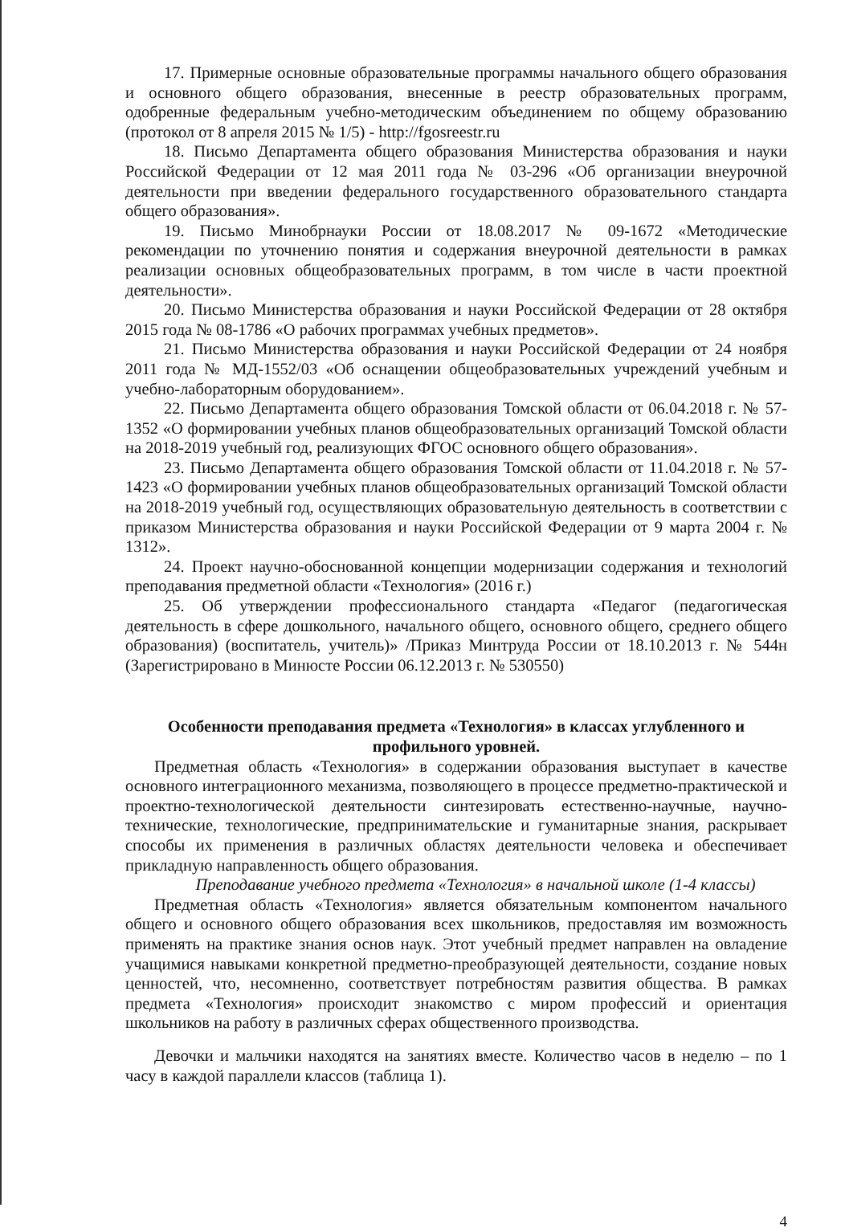17. Примерные основные образовательные программы начального общего образования и основного общего образования, внесенные в реестр образовательных программ, одобренные федеральным учебно-методическим объединением по общему образованию (протокол от 8 апреля 2015 № 1/5) - http://fgosreestr.ru
18. Письмо Департамента общего образования Министерства образования и науки Российской Федерации от 12 мая 2011 года № 03-296 «Об организации внеурочной деятельности при введении федерального государственного образовательного стандарта общего образования».
19. Письмо Минобрнауки России от 18.08.2017 № 09-1672 «Методические рекомендации по уточнению понятия и содержания внеурочной деятельности в рамках реализации основных общеобразовательных программ, в том числе в части проектной деятельности».
20. Письмо Министерства образования и науки Российской Федерации от 28 октября 2015 года № 08-1786 «О рабочих программах учебных предметов».
21. Письмо Министерства образования и науки Российской Федерации от 24 ноября 2011 года № МД-1552/03 «Об оснащении общеобразовательных учреждений учебным и учебно-лабораторным оборудованием».
22. Письмо Департамента общего образования Томской области от 06.04.2018 г. № 57-1352 «О формировании учебных планов общеобразовательных организаций Томской области на 2018-2019 учебный год, реализующих ФГОС основного общего образования».
23. Письмо Департамента общего образования Томской области от 11.04.2018 г. № 57-1423 «О формировании учебных планов общеобразовательных организаций Томской области на 2018-2019 учебный год, осуществляющих образовательную деятельность в соответствии с приказом Министерства образования и науки Российской Федерации от 9 марта 2004 г. № 1312».
24. Проект научно-обоснованной концепции модернизации содержания и технологий преподавания предметной области «Технология» (2016 г.)
25. Об утверждении профессионального стандарта «Педагог (педагогическая деятельность в сфере дошкольного, начального общего, основного общего, среднего общего образования) (воспитатель, учитель)» /Приказ Минтруда России от 18.10.2013 г. № 544н (Зарегистрировано в Минюсте России 06.12.2013 г. № 530550)
Особенности преподавания предмета «Технология» в классах углубленного и профильного уровней.
Предметная область «Технология» в содержании образования выступает в качестве основного интеграционного механизма, позволяющего в процессе предметно-практической и проектно-технологической деятельности синтезировать естественно-научные, научно-технические, технологические, предпринимательские и гуманитарные знания, раскрывает способы их применения в различных областях деятельности человека и обеспечивает прикладную направленность общего образования.
Преподавание учебного предмета «Технология» в начальной школе (1-4 классы)
Предметная область «Технология» является обязательным компонентом начального общего и основного общего образования всех школьников, предоставляя им возможность применять на практике знания основ наук. Этот учебный предмет направлен на овладение учащимися навыками конкретной предметно-преобразующей деятельности, создание новых ценностей, что, несомненно, соответствует потребностям развития общества. В рамках предмета «Технология» происходит знакомство с миром профессий и ориентация школьников на работу в различных сферах общественного производства.
Девочки и мальчики находятся на занятиях вместе. Количество часов в неделю – по 1 часу в каждой параллели классов (таблица 1).
4